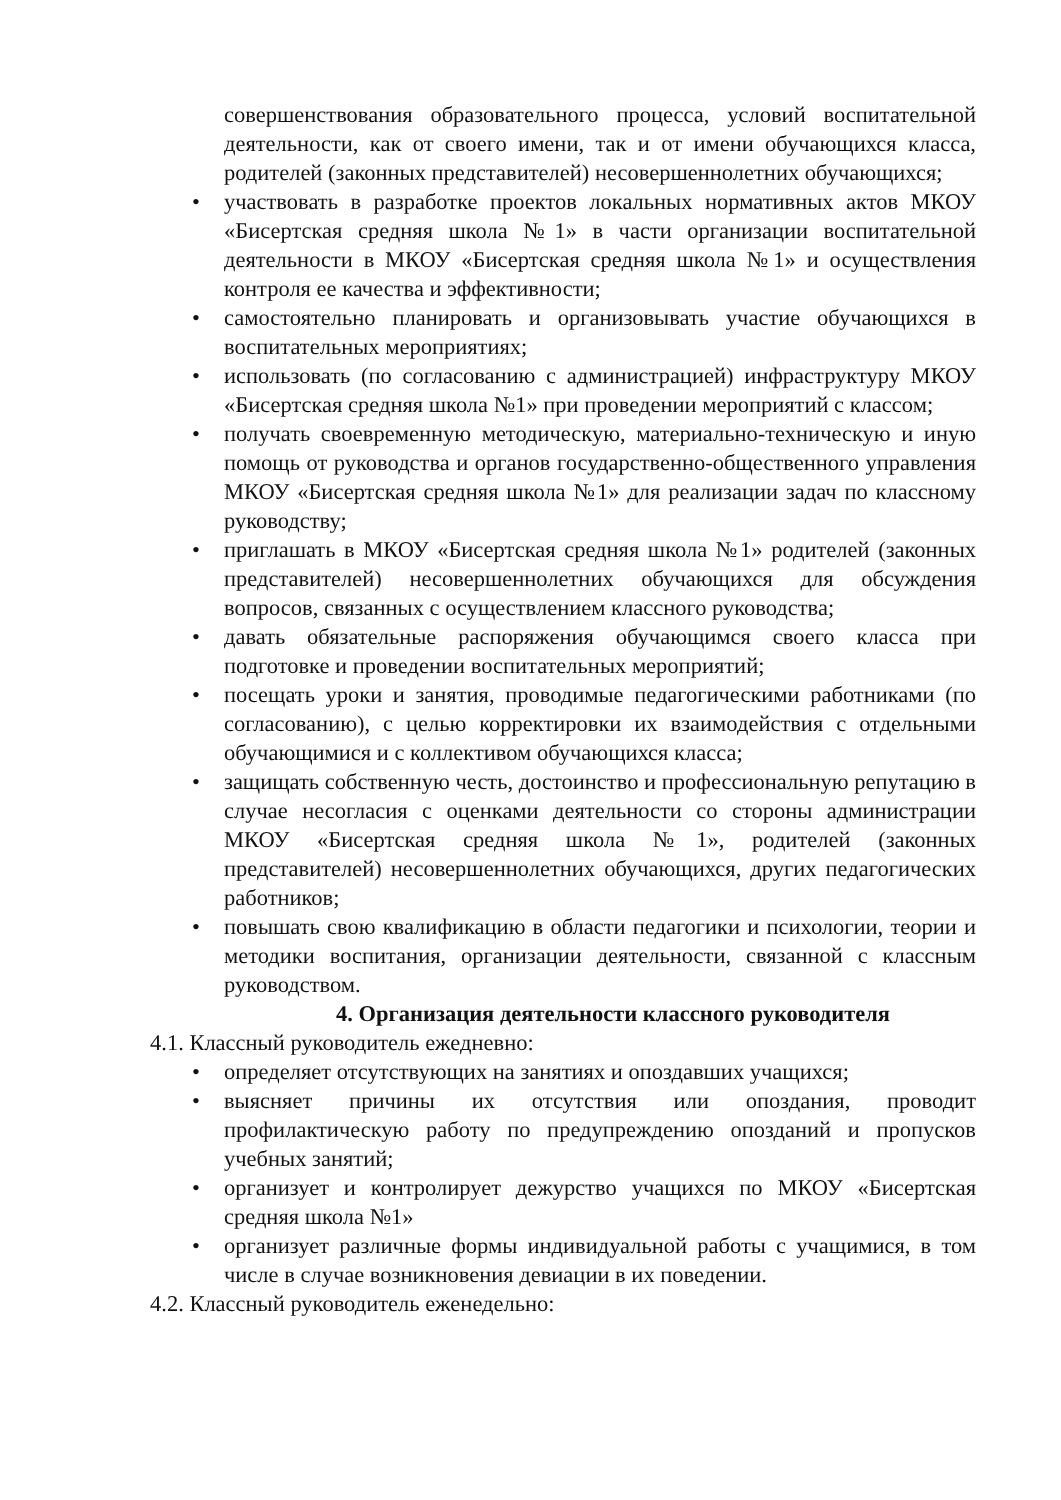совершенствования образовательного процесса, условий воспитательной деятельности, как от своего имени, так и от имени обучающихся класса, родителей (законных представителей) несовершеннолетних обучающихся;
• участвовать в разработке проектов локальных нормативных актов МКОУ «Бисертская средняя школа №1» в части организации воспитательной деятельности в МКОУ «Бисертская средняя школа №1» и осуществления контроля ее качества и эффективности;
• самостоятельно планировать и организовывать участие обучающихся в воспитательных мероприятиях;
• использовать (по согласованию с администрацией) инфраструктуру МКОУ «Бисертская средняя школа №1» при проведении мероприятий с классом;
• получать своевременную методическую, материально-техническую и иную помощь от руководства и органов государственно-общественного управления МКОУ «Бисертская средняя школа №1» для реализации задач по классному руководству;
• приглашать в МКОУ «Бисертская средняя школа №1» родителей (законных представителей) несовершеннолетних обучающихся для обсуждения вопросов, связанных с осуществлением классного руководства;
• давать обязательные распоряжения обучающимся своего класса при подготовке и проведении воспитательных мероприятий;
• посещать уроки и занятия, проводимые педагогическими работниками (по согласованию), с целью корректировки их взаимодействия с отдельными обучающимися и с коллективом обучающихся класса;
• защищать собственную честь, достоинство и профессиональную репутацию в случае несогласия с оценками деятельности со стороны администрации МКОУ «Бисертская средняя школа №1», родителей (законных представителей) несовершеннолетних обучающихся, других педагогических работников;
• повышать свою квалификацию в области педагогики и психологии, теории и методики воспитания, организации деятельности, связанной с классным руководством.
4. Организация деятельности классного руководителя
4.1. Классный руководитель ежедневно:
• определяет отсутствующих на занятиях и опоздавших учащихся;
• выясняет причины их отсутствия или опоздания, проводит профилактическую работу по предупреждению опозданий и пропусков учебных занятий;
• организует и контролирует дежурство учащихся по МКОУ «Бисертская средняя школа №1»
• организует различные формы индивидуальной работы с учащимися, в том числе в случае возникновения девиации в их поведении.
4.2. Классный руководитель еженедельно: